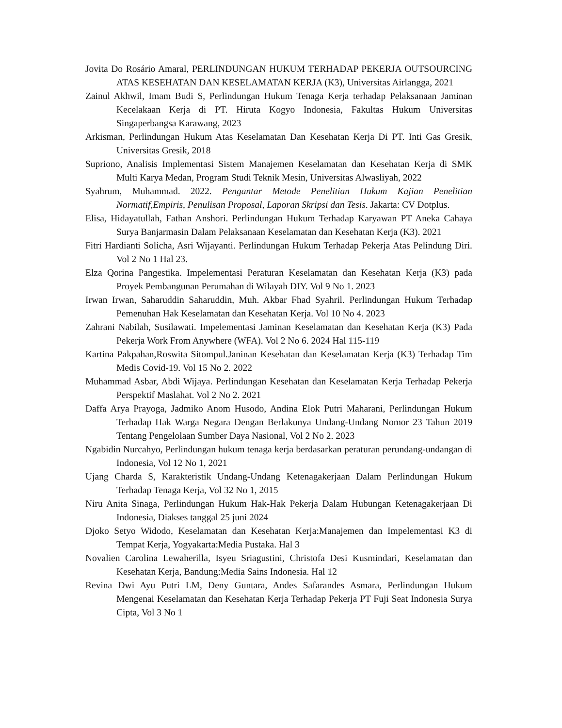Jovita Do Rosário Amaral, PERLINDUNGAN HUKUM TERHADAP PEKERJA OUTSOURCING ATAS KESEHATAN DAN KESELAMATAN KERJA (K3), Universitas Airlangga, 2021
Zainul Akhwil, Imam Budi S, Perlindungan Hukum Tenaga Kerja terhadap Pelaksanaan Jaminan Kecelakaan Kerja di PT. Hiruta Kogyo Indonesia, Fakultas Hukum Universitas Singaperbangsa Karawang, 2023
Arkisman, Perlindungan Hukum Atas Keselamatan Dan Kesehatan Kerja Di PT. Inti Gas Gresik, Universitas Gresik, 2018
Supriono, Analisis Implementasi Sistem Manajemen Keselamatan dan Kesehatan Kerja di SMK Multi Karya Medan, Program Studi Teknik Mesin, Universitas Alwasliyah, 2022
Syahrum, Muhammad. 2022. Pengantar Metode Penelitian Hukum Kajian Penelitian Normatif,Empiris, Penulisan Proposal, Laporan Skripsi dan Tesis. Jakarta: CV Dotplus.
Elisa, Hidayatullah, Fathan Anshori. Perlindungan Hukum Terhadap Karyawan PT Aneka Cahaya Surya Banjarmasin Dalam Pelaksanaan Keselamatan dan Kesehatan Kerja (K3). 2021
Fitri Hardianti Solicha, Asri Wijayanti. Perlindungan Hukum Terhadap Pekerja Atas Pelindung Diri. Vol 2 No 1 Hal 23.
Elza Qorina Pangestika. Impelementasi Peraturan Keselamatan dan Kesehatan Kerja (K3) pada Proyek Pembangunan Perumahan di Wilayah DIY. Vol 9 No 1. 2023
Irwan Irwan, Saharuddin Saharuddin, Muh. Akbar Fhad Syahril. Perlindungan Hukum Terhadap Pemenuhan Hak Keselamatan dan Kesehatan Kerja. Vol 10 No 4. 2023
Zahrani Nabilah, Susilawati. Impelementasi Jaminan Keselamatan dan Kesehatan Kerja (K3) Pada Pekerja Work From Anywhere (WFA). Vol 2 No 6. 2024 Hal 115-119
Kartina Pakpahan,Roswita Sitompul.Janinan Kesehatan dan Keselamatan Kerja (K3) Terhadap Tim Medis Covid-19. Vol 15 No 2. 2022
Muhammad Asbar, Abdi Wijaya. Perlindungan Kesehatan dan Keselamatan Kerja Terhadap Pekerja Perspektif Maslahat. Vol 2 No 2. 2021
Daffa Arya Prayoga, Jadmiko Anom Husodo, Andina Elok Putri Maharani, Perlindungan Hukum Terhadap Hak Warga Negara Dengan Berlakunya Undang-Undang Nomor 23 Tahun 2019 Tentang Pengelolaan Sumber Daya Nasional, Vol 2 No 2. 2023
Ngabidin Nurcahyo, Perlindungan hukum tenaga kerja berdasarkan peraturan perundang-undangan di Indonesia, Vol 12 No 1, 2021
Ujang Charda S, Karakteristik Undang-Undang Ketenagakerjaan Dalam Perlindungan Hukum Terhadap Tenaga Kerja, Vol 32 No 1, 2015
Niru Anita Sinaga, Perlindungan Hukum Hak-Hak Pekerja Dalam Hubungan Ketenagakerjaan Di Indonesia, Diakses tanggal 25 juni 2024
Djoko Setyo Widodo, Keselamatan dan Kesehatan Kerja:Manajemen dan Impelementasi K3 di Tempat Kerja, Yogyakarta:Media Pustaka. Hal 3
Novalien Carolina Lewaherilla, Isyeu Sriagustini, Christofa Desi Kusmindari, Keselamatan dan Kesehatan Kerja, Bandung:Media Sains Indonesia. Hal 12
Revina Dwi Ayu Putri LM, Deny Guntara, Andes Safarandes Asmara, Perlindungan Hukum Mengenai Keselamatan dan Kesehatan Kerja Terhadap Pekerja PT Fuji Seat Indonesia Surya Cipta, Vol 3 No 1